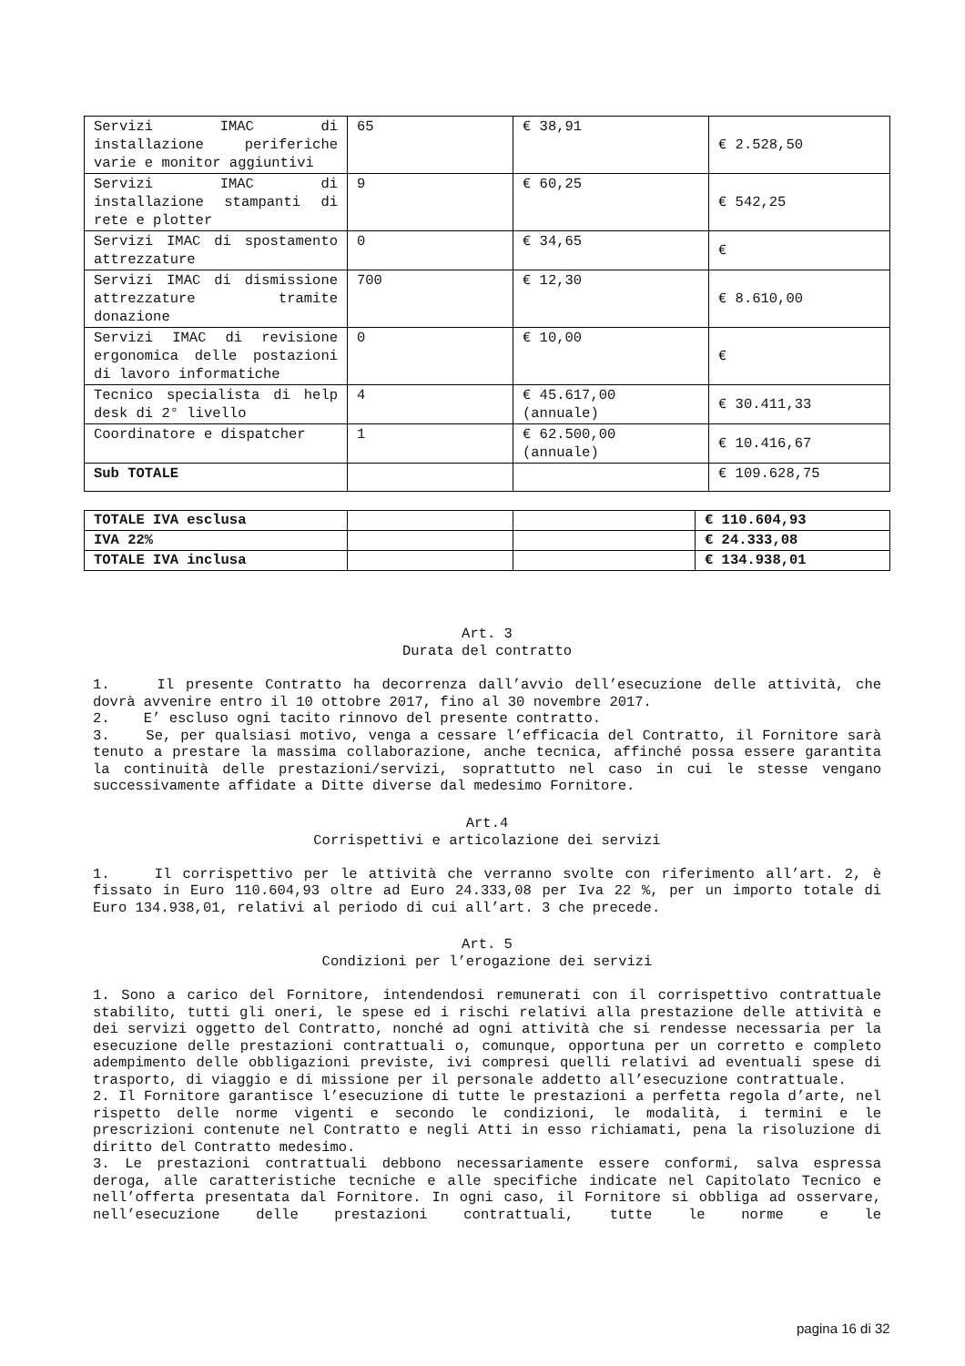| Servizi IMAC di installazione periferiche varie e monitor aggiuntivi | 65 | € 38,91 | € 2.528,50 |
| Servizi IMAC di installazione stampanti di rete e plotter | 9 | € 60,25 | € 542,25 |
| Servizi IMAC di spostamento attrezzature | 0 | € 34,65 | € |
| Servizi IMAC di dismissione attrezzature tramite donazione | 700 | € 12,30 | € 8.610,00 |
| Servizi IMAC di revisione ergonomica delle postazioni di lavoro informatiche | 0 | € 10,00 | € |
| Tecnico specialista di help desk di 2° livello | 4 | € 45.617,00 (annuale) | € 30.411,33 |
| Coordinatore e dispatcher | 1 | € 62.500,00 (annuale) | € 10.416,67 |
| Sub TOTALE | | | € 109.628,75 |
| TOTALE IVA esclusa | | | € 110.604,93 |
| IVA 22% | | | € 24.333,08 |
| TOTALE IVA inclusa | | | € 134.938,01 |
Art. 3
Durata del contratto
1. Il presente Contratto ha decorrenza dall’avvio dell’esecuzione delle attività, che dovrà avvenire entro il 10 ottobre 2017, fino al 30 novembre 2017.
2. E’ escluso ogni tacito rinnovo del presente contratto.
3. Se, per qualsiasi motivo, venga a cessare l’efficacia del Contratto, il Fornitore sarà tenuto a prestare la massima collaborazione, anche tecnica, affinché possa essere garantita la continuità delle prestazioni/servizi, soprattutto nel caso in cui le stesse vengano successivamente affidate a Ditte diverse dal medesimo Fornitore.
Art.4
Corrispettivi e articolazione dei servizi
1. Il corrispettivo per le attività che verranno svolte con riferimento all’art. 2, è fissato in Euro 110.604,93 oltre ad Euro 24.333,08 per Iva 22 %, per un importo totale di Euro 134.938,01, relativi al periodo di cui all’art. 3 che precede.
Art. 5
Condizioni per l’erogazione dei servizi
1. Sono a carico del Fornitore, intendendosi remunerati con il corrispettivo contrattuale stabilito, tutti gli oneri, le spese ed i rischi relativi alla prestazione delle attività e dei servizi oggetto del Contratto, nonché ad ogni attività che si rendesse necessaria per la esecuzione delle prestazioni contrattuali o, comunque, opportuna per un corretto e completo adempimento delle obbligazioni previste, ivi compresi quelli relativi ad eventuali spese di trasporto, di viaggio e di missione per il personale addetto all’esecuzione contrattuale.
2. Il Fornitore garantisce l’esecuzione di tutte le prestazioni a perfetta regola d’arte, nel rispetto delle norme vigenti e secondo le condizioni, le modalità, i termini e le prescrizioni contenute nel Contratto e negli Atti in esso richiamati, pena la risoluzione di diritto del Contratto medesimo.
3. Le prestazioni contrattuali debbono necessariamente essere conformi, salva espressa deroga, alle caratteristiche tecniche e alle specifiche indicate nel Capitolato Tecnico e nell’offerta presentata dal Fornitore. In ogni caso, il Fornitore si obbliga ad osservare, nell’esecuzione delle prestazioni contrattuali, tutte le norme e le
pagina 16 di 32